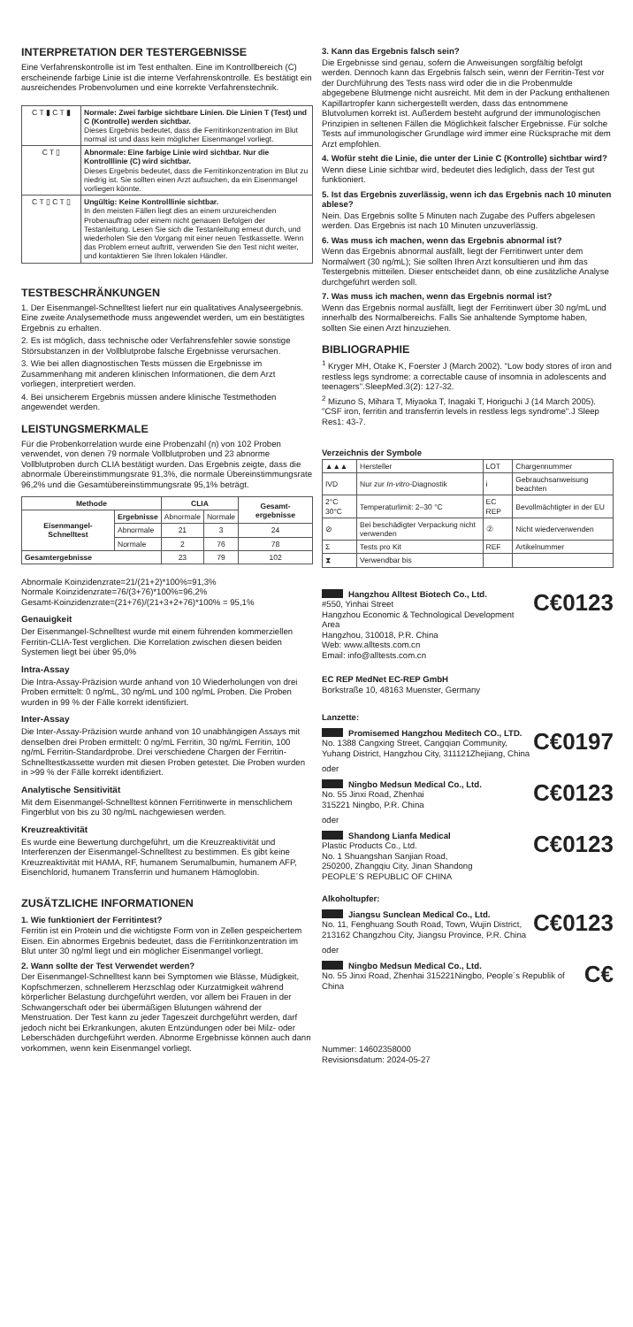INTERPRETATION DER TESTERGEBNISSE
Eine Verfahrenskontrolle ist im Test enthalten. Eine im Kontrollbereich (C) erscheinende farbige Linie ist die interne Verfahrenskontrolle. Es bestätigt ein ausreichendes Probenvolumen und eine korrekte Verfahrenstechnik.
| C T ▮ C T ▮ | Normale: Zwei farbige sichtbare Linien. Die Linien T (Test) und C (Kontrolle) werden sichtbar. Dieses Ergebnis bedeutet, dass die Ferritinkonzentration im Blut normal ist und dass kein möglicher Eisenmangel vorliegt. |
| C T ▯ | Abnormale: Eine farbige Linie wird sichtbar. Nur die Kontrolllinie (C) wird sichtbar. Dieses Ergebnis bedeutet, dass die Ferritinkonzentration im Blut zu niedrig ist. Sie sollten einen Arzt aufsuchen, da ein Eisenmangel vorliegen könnte. |
| C T ▯ C T ▯ | Ungültig: Keine Kontrolllinie sichtbar. In den meisten Fällen liegt dies an einem unzureichenden Probenauftrag oder einem nicht genauen Befolgen der Testanleitung. Lesen Sie sich die Testanleitung erneut durch, und wiederholen Sie den Vorgang mit einer neuen Testkassette. Wenn das Problem erneut auftritt, verwenden Sie den Test nicht weiter, und kontaktieren Sie Ihren lokalen Händler. |
TESTBESCHRÄNKUNGEN
1. Der Eisenmangel-Schnelltest liefert nur ein qualitatives Analyseergebnis. Eine zweite Analysemethode muss angewendet werden, um ein bestätigtes Ergebnis zu erhalten.
2. Es ist möglich, dass technische oder Verfahrensfehler sowie sonstige Störsubstanzen in der Vollblutprobe falsche Ergebnisse verursachen.
3. Wie bei allen diagnostischen Tests müssen die Ergebnisse im Zusammenhang mit anderen klinischen Informationen, die dem Arzt vorliegen, interpretiert werden.
4. Bei unsicherem Ergebnis müssen andere klinische Testmethoden angewendet werden.
LEISTUNGSMERKMALE
Für die Probenkorrelation wurde eine Probenzahl (n) von 102 Proben verwendet, von denen 79 normale Vollblutproben und 23 abnorme Vollblutproben durch CLIA bestätigt wurden. Das Ergebnis zeigte, dass die abnormale Übereinstimmungsrate 91,3%, die normale Übereinstimmungsrate 96,2% und die Gesamtübereinstimmungsrate 95,1% beträgt.
| Methode | | CLIA | | Gesamt-ergebnisse |
| --- | --- | --- | --- | --- |
| Eisenmangel-Schnelltest | Ergebnisse | Abnormale | Normale | |
| | Abnormale | 21 | 3 | 24 |
| | Normale | 2 | 76 | 78 |
| Gesamtergebnisse | | 23 | 79 | 102 |
Abnormale Koinzidenzrate=21/(21+2)*100%=91,3%
Normale Koinzidenzrate=76/(3+76)*100%=96,2%
Gesamt-Koinzidenzrate=(21+76)/(21+3+2+76)*100% = 95,1%
Genauigkeit
Der Eisenmangel-Schnelltest wurde mit einem führenden kommerziellen Ferritin-CLIA-Test verglichen. Die Korrelation zwischen diesen beiden Systemen liegt bei über 95,0%
Intra-Assay
Die Intra-Assay-Präzision wurde anhand von 10 Wiederholungen von drei Proben ermittelt: 0 ng/mL, 30 ng/mL und 100 ng/mL Proben. Die Proben wurden in 99 % der Fälle korrekt identifiziert.
Inter-Assay
Die Inter-Assay-Präzision wurde anhand von 10 unabhängigen Assays mit denselben drei Proben ermittelt: 0 ng/mL Ferritin, 30 ng/mL Ferritin, 100 ng/mL Ferritin-Standardprobe. Drei verschiedene Chargen der Ferritin-Schnelltestkassette wurden mit diesen Proben getestet. Die Proben wurden in >99 % der Fälle korrekt identifiziert.
Analytische Sensitivität
Mit dem Eisenmangel-Schnelltest können Ferritinwerte in menschlichem Fingerblut von bis zu 30 ng/mL nachgewiesen werden.
Kreuzreaktivität
Es wurde eine Bewertung durchgeführt, um die Kreuzreaktivität und Interferenzen der Eisenmangel-Schnelltest zu bestimmen. Es gibt keine Kreuzreaktivität mit HAMA, RF, humanem Serumalbumin, humanem AFP, Eisenchlorid, humanem Transferrin und humanem Hämoglobin.
ZUSÄTZLICHE INFORMATIONEN
1. Wie funktioniert der Ferritintest?
Ferritin ist ein Protein und die wichtigste Form von in Zellen gespeichertem Eisen. Ein abnormes Ergebnis bedeutet, dass die Ferritinkonzentration im Blut unter 30 ng/ml liegt und ein möglicher Eisenmangel vorliegt.
2. Wann sollte der Test Verwendet werden?
Der Eisenmangel-Schnelltest kann bei Symptomen wie Blässe, Müdigkeit, Kopfschmerzen, schnellerem Herzschlag oder Kurzatmigkeit während körperlicher Belastung durchgeführt werden, vor allem bei Frauen in der Schwangerschaft oder bei übermäßigen Blutungen während der Menstruation. Der Test kann zu jeder Tageszeit durchgeführt werden, darf jedoch nicht bei Erkrankungen, akuten Entzündungen oder bei Milz- oder Leberschäden durchgeführt werden. Abnorme Ergebnisse können auch dann vorkommen, wenn kein Eisenmangel vorliegt.
3. Kann das Ergebnis falsch sein?
Die Ergebnisse sind genau, sofern die Anweisungen sorgfältig befolgt werden. Dennoch kann das Ergebnis falsch sein, wenn der Ferritin-Test vor der Durchführung des Tests nass wird oder die in die Probenmulde abgegebene Blutmenge nicht ausreicht. Mit dem in der Packung enthaltenen Kapillartropfer kann sichergestellt werden, dass das entnommene Blutvolumen korrekt ist. Außerdem besteht aufgrund der immunologischen Prinzipien in seltenen Fällen die Möglichkeit falscher Ergebnisse. Für solche Tests auf immunologischer Grundlage wird immer eine Rücksprache mit dem Arzt empfohlen.
4. Wofür steht die Linie, die unter der Linie C (Kontrolle) sichtbar wird?
Wenn diese Linie sichtbar wird, bedeutet dies lediglich, dass der Test gut funktioniert.
5. Ist das Ergebnis zuverlässig, wenn ich das Ergebnis nach 10 minuten ablese?
Nein. Das Ergebnis sollte 5 Minuten nach Zugabe des Puffers abgelesen werden. Das Ergebnis ist nach 10 Minuten unzuverlässig.
6. Was muss ich machen, wenn das Ergebnis abnormal ist?
Wenn das Ergebnis abnormal ausfällt, liegt der Ferritinwert unter dem Normalwert (30 ng/mL); Sie sollten Ihren Arzt konsultieren und ihm das Testergebnis mitteilen. Dieser entscheidet dann, ob eine zusätzliche Analyse durchgeführt werden soll.
7. Was muss ich machen, wenn das Ergebnis normal ist?
Wenn das Ergebnis normal ausfällt, liegt der Ferritinwert über 30 ng/mL und innerhalb des Normalbereichs. Falls Sie anhaltende Symptome haben, sollten Sie einen Arzt hinzuziehen.
BIBLIOGRAPHIE
<sup>1</sup> Kryger MH, Otake K, Foerster J (March 2002). "Low body stores of iron and restless legs syndrome: a correctable cause of insomnia in adolescents and teenagers".SleepMed.3(2): 127-32.
<sup>2</sup> Mizuno S, Mihara T, Miyaoka T, Inagaki T, Horiguchi J (14 March 2005). "CSF iron, ferritin and transferrin levels in restless legs syndrome".J Sleep Res1: 43-7.
Verzeichnis der Symbole
| ▲▲▲ | Hersteller | LOT | Chargennummer |
| IVD | Nur zur In-vitro -Diagnostik | i | Gebrauchsanweisung beachten |
| 2°C 30°C | Temperaturlimit: 2–30 °C | EC REP | Bevollmächtigter in der EU |
| ⊘ | Bei beschädigter Verpackung nicht verwenden | ② | Nicht wiederverwenden |
| Σ | Tests pro Kit | REF | Artikelnummer |
| ⧗ | Verwendbar bis | | |
Hangzhou Alltest Biotech Co., Ltd.
#550, Yinhai Street
Hangzhou Economic & Technological Development Area
Hangzhou, 310018, P.R. China
Web: www.alltests.com.cn
Email: info@alltests.com.cn
C€0123
EC REP MedNet EC-REP GmbH
Borkstraße 10, 48163 Muenster, Germany
Lanzette:
Promisemed Hangzhou Meditech CO., LTD.
No. 1388 Cangxing Street, Cangqian Community,
Yuhang District, Hangzhou City, 311121Zhejiang, China
C€0197
oder
Ningbo Medsun Medical Co., Ltd.
No. 55 Jinxi Road, Zhenhai
315221 Ningbo, P.R. China
C€0123
oder
Shandong Lianfa Medical
Plastic Products Co., Ltd.
No. 1 Shuangshan Sanjian Road,
250200, Zhangqiu City, Jinan Shandong
PEOPLE´S REPUBLIC OF CHINA
C€0123
Alkoholtupfer:
Jiangsu Sunclean Medical Co., Ltd.
No. 11, Fenghuang South Road, Town, Wujin District, 213162 Changzhou City, Jiangsu Province, P.R. China
C€0123
oder
Ningbo Medsun Medical Co., Ltd.
No. 55 Jinxi Road, Zhenhai 315221Ningbo, People´s Republik of China
C€
Nummer: 14602358000
Revisionsdatum: 2024-05-27